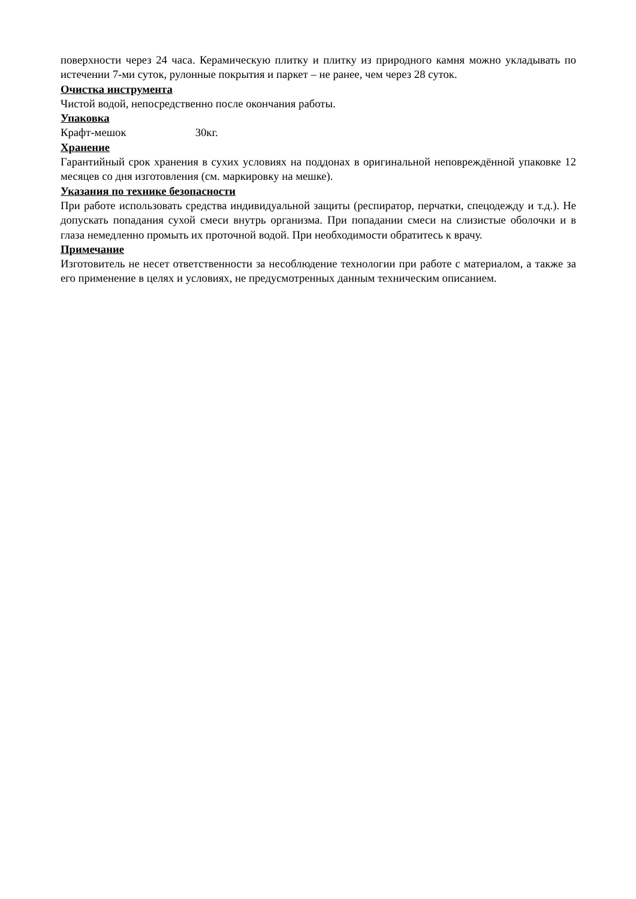поверхности через 24 часа. Керамическую плитку и плитку из природного камня можно укладывать по истечении 7-ми суток, рулонные покрытия и паркет – не ранее, чем через 28 суток.
Очистка инструмента
Чистой водой, непосредственно после окончания работы.
Упаковка
Крафт-мешок 30кг.
Хранение
Гарантийный срок хранения в сухих условиях на поддонах в оригинальной неповреждённой упаковке 12 месяцев со дня изготовления (см. маркировку на мешке).
Указания по технике безопасности
При работе использовать средства индивидуальной защиты (респиратор, перчатки, спецодежду и т.д.). Не допускать попадания сухой смеси внутрь организма. При попадании смеси на слизистые оболочки и в глаза немедленно промыть их проточной водой. При необходимости обратитесь к врачу.
Примечание
Изготовитель не несет ответственности за несоблюдение технологии при работе с материалом, а также за его применение в целях и условиях, не предусмотренных данным техническим описанием.